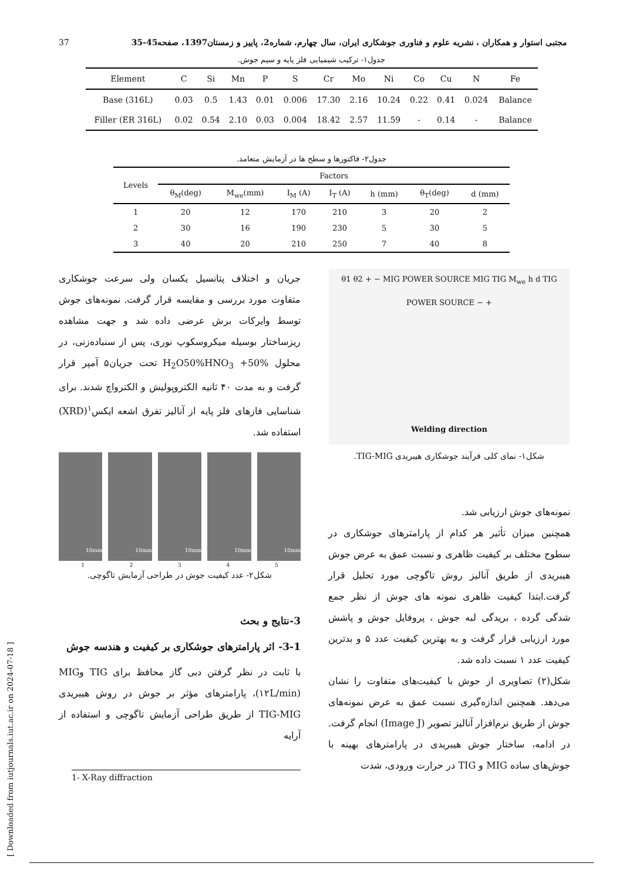37 مجتبی استوار و همکاران ، نشریه علوم و فناوری جوشکاری ایران، سال چهارم، شماره2، پاییز و زمستان1397، صفحه45-35
جدول۱- ترکیب شیمیایی فلز پایه و سیم جوش.
| Element | C | Si | Mn | P | S | Cr | Mo | Ni | Co | Cu | N | Fe |
| --- | --- | --- | --- | --- | --- | --- | --- | --- | --- | --- | --- | --- |
| Base (316L) | 0.03 | 0.5 | 1.43 | 0.01 | 0.006 | 17.30 | 2.16 | 10.24 | 0.22 | 0.41 | 0.024 | Balance |
| Filler (ER 316L) | 0.02 | 0.54 | 2.10 | 0.03 | 0.004 | 18.42 | 2.57 | 11.59 | - | 0.14 | - | Balance |
جدول۲- فاکتورها و سطح ها در آزمایش متعامد.
| Levels | Factors | | | | | | |
| --- | --- | --- | --- | --- | --- | --- | --- |
| | θ<sub>M</sub>(deg) | M<sub>we</sub>(mm) | I<sub>M</sub> (A) | I<sub>T</sub> (A) | h (mm) | θ<sub>T</sub>(deg) | d (mm) |
| 1 | 20 | 12 | 170 | 210 | 3 | 20 | 2 |
| 2 | 30 | 16 | 190 | 230 | 5 | 30 | 5 |
| 3 | 40 | 20 | 210 | 250 | 7 | 40 | 8 |
θ1 θ2 + − MIG POWER SOURCE MIG TIG M<sub>we</sub> h d TIG POWER SOURCE − +
Welding direction
شکل۱- نمای کلی فرآیند جوشکاری هیبریدی TIG-MIG.
نمونه‌های جوش ارزیابی شد.
همچنین میزان تأثیر هر کدام از پارامترهای جوشکاری در سطوح مختلف بر کیفیت ظاهری و نسبت عمق به عرض جوش هیبریدی از طریق آنالیز روش تاگوچی مورد تحلیل قرار گرفت.ابتدا کیفیت ظاهری نمونه های جوش از نظر جمع شدگی گرده ، بریدگی لبه جوش ، پروفایل جوش و پاشش مورد ارزیابی قرار گرفت و به بهترین کیفیت عدد ۵ و بدترین کیفیت عدد ۱ نسبت داده شد.
شکل(۲) تصاویری از جوش با کیفیت‌های متفاوت را نشان می‌دهد. همچنین اندازه‌گیری نسبت عمق به عرض نمونه‌های جوش از طریق نرم‌افزار آنالیز تصویر (Image J) انجام گرفت. در ادامه، ساختار جوش هیبریدی در پارامترهای بهینه با جوش‌های ساده MIG و TIG در حرارت ورودی، شدت
جریان و اختلاف پتانسیل یکسان ولی سرعت جوشکاری متفاوت مورد بررسی و مقایسه قرار گرفت. نمونه‌های جوش توسط وایرکات برش عرضی داده شد و جهت مشاهده ریزساختار بوسیله میکروسکوپ نوری، پس از سنباده‌زنی، در محلول H<sub>2</sub>O50%HNO<sub>3</sub> +50% تحت جریان۵ آمپر قرار گرفت و به مدت ۴۰ ثانیه الکتروپولیش و الکترواچ شدند. برای شناسایی فازهای فلز پایه از آنالیز تفرق اشعه ایکس<sup>۱</sup>(XRD) استفاده شد.
10mm 10mm 10mm 10mm 10mm
1 2 3 4 5
شکل۲- عدد کیفیت جوش در طراحی آزمایش تاگوچی.
3-نتایج و بحث
3-1- اثر پارامترهای جوشکاری بر کیفیت و هندسه جوش
با ثابت در نظر گرفتن دبی گاز محافظ برای TIG وMIG (۱۲L/min)، پارامترهای مؤثر بر جوش در روش هیبریدی TIG-MIG از طریق طراحی آزمایش تاگوچی و استفاده از آرایه
1- X-Ray diffraction
[ Downloaded from iutjournals.iut.ac.ir on 2024-07-18 ]